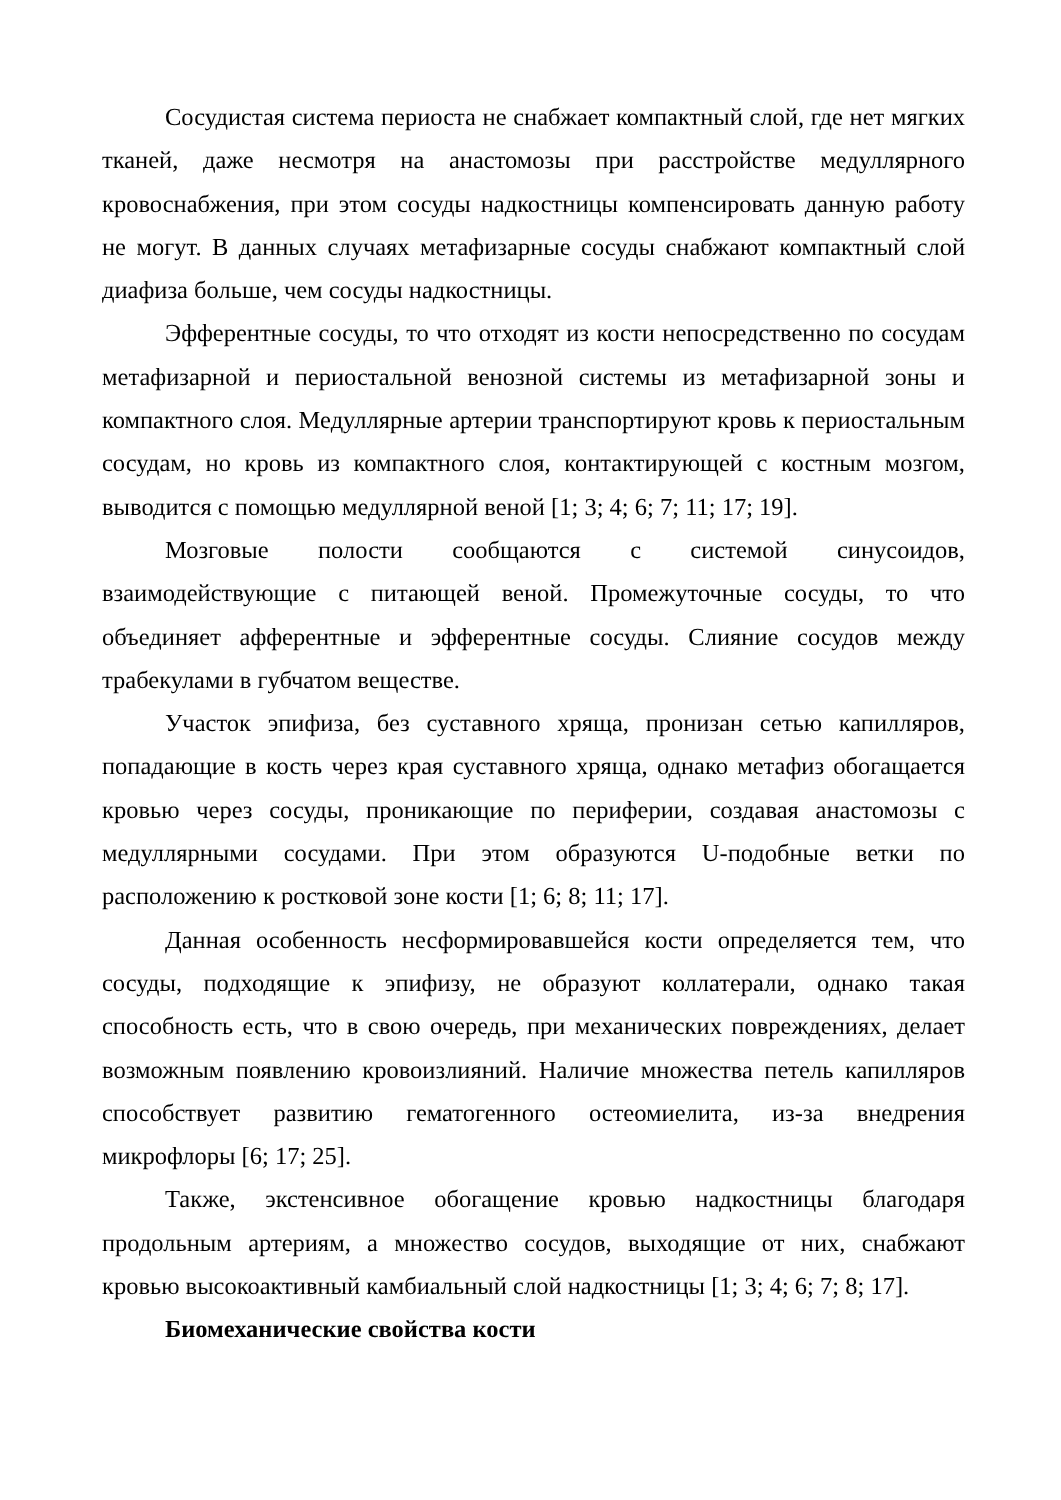Сосудистая система периоста не снабжает компактный слой, где нет мягких тканей, даже несмотря на анастомозы при расстройстве медуллярного кровоснабжения, при этом сосуды надкостницы компенсировать данную работу не могут. В данных случаях метафизарные сосуды снабжают компактный слой диафиза больше, чем сосуды надкостницы.
Эфферентные сосуды, то что отходят из кости непосредственно по сосудам метафизарной и периостальной венозной системы из метафизарной зоны и компактного слоя. Медуллярные артерии транспортируют кровь к периостальным сосудам, но кровь из компактного слоя, контактирующей с костным мозгом, выводится с помощью медуллярной веной [1; 3; 4; 6; 7; 11; 17; 19].
Мозговые полости сообщаются с системой синусоидов, взаимодействующие с питающей веной. Промежуточные сосуды, то что объединяет афферентные и эфферентные сосуды. Слияние сосудов между трабекулами в губчатом веществе.
Участок эпифиза, без суставного хряща, пронизан сетью капилляров, попадающие в кость через края суставного хряща, однако метафиз обогащается кровью через сосуды, проникающие по периферии, создавая анастомозы с медуллярными сосудами. При этом образуются U-подобные ветки по расположению к ростковой зоне кости [1; 6; 8; 11; 17].
Данная особенность несформировавшейся кости определяется тем, что сосуды, подходящие к эпифизу, не образуют коллатерали, однако такая способность есть, что в свою очередь, при механических повреждениях, делает возможным появлению кровоизлияний. Наличие множества петель капилляров способствует развитию гематогенного остеомиелита, из-за внедрения микрофлоры [6; 17; 25].
Также, экстенсивное обогащение кровью надкостницы благодаря продольным артериям, а множество сосудов, выходящие от них, снабжают кровью высокоактивный камбиальный слой надкостницы [1; 3; 4; 6; 7; 8; 17].
Биомеханические свойства кости